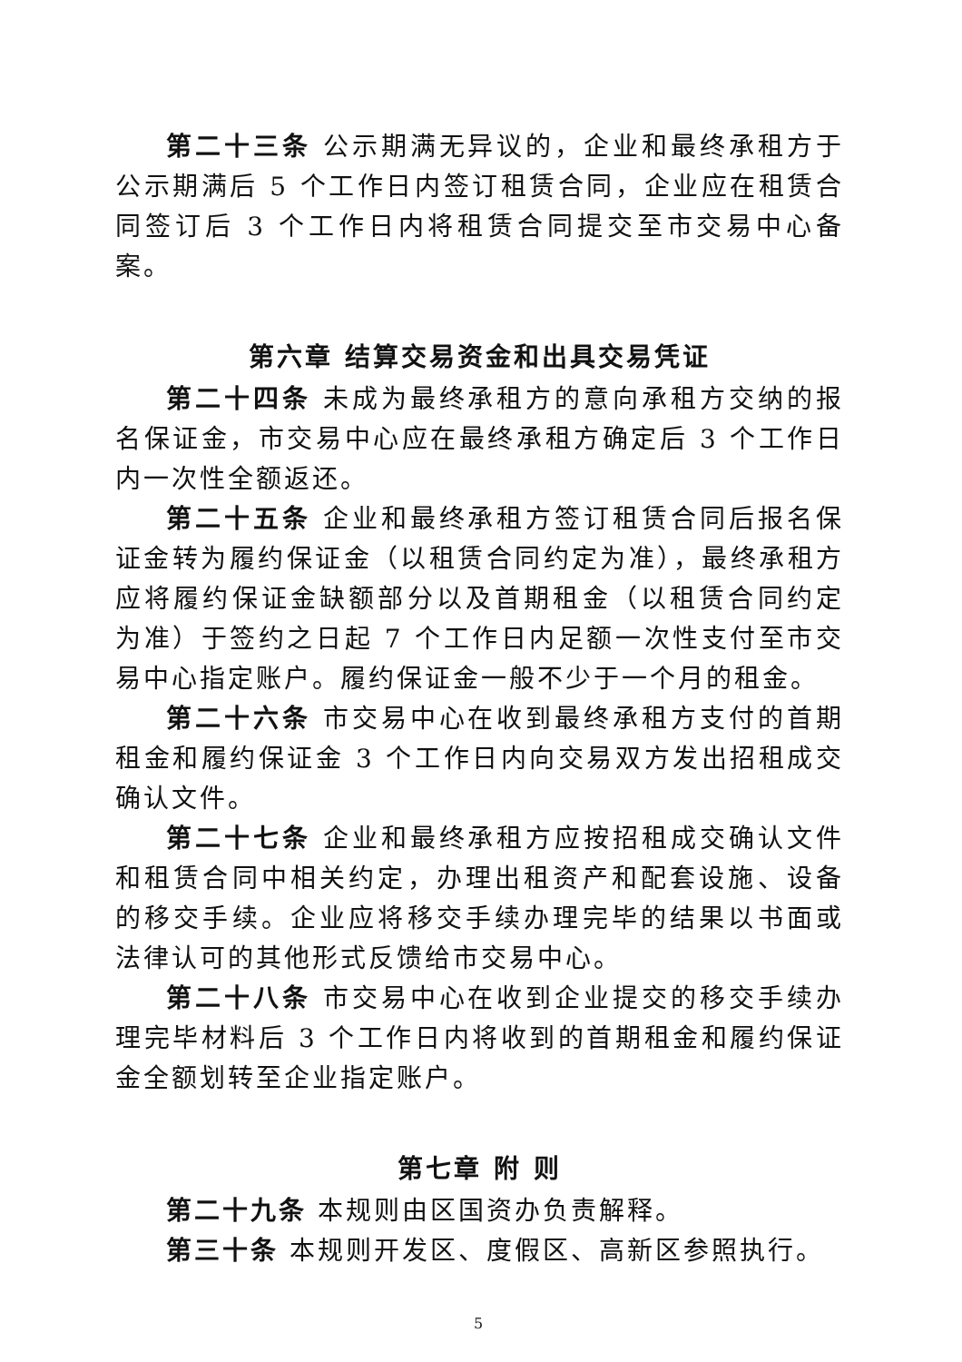第二十三条 公示期满无异议的，企业和最终承租方于公示期满后 5 个工作日内签订租赁合同，企业应在租赁合同签订后 3 个工作日内将租赁合同提交至市交易中心备案。
第六章 结算交易资金和出具交易凭证
第二十四条 未成为最终承租方的意向承租方交纳的报名保证金，市交易中心应在最终承租方确定后 3 个工作日内一次性全额返还。
第二十五条 企业和最终承租方签订租赁合同后报名保证金转为履约保证金（以租赁合同约定为准），最终承租方应将履约保证金缺额部分以及首期租金（以租赁合同约定为准）于签约之日起 7 个工作日内足额一次性支付至市交易中心指定账户。履约保证金一般不少于一个月的租金。
第二十六条 市交易中心在收到最终承租方支付的首期租金和履约保证金 3 个工作日内向交易双方发出招租成交确认文件。
第二十七条 企业和最终承租方应按招租成交确认文件和租赁合同中相关约定，办理出租资产和配套设施、设备的移交手续。企业应将移交手续办理完毕的结果以书面或法律认可的其他形式反馈给市交易中心。
第二十八条 市交易中心在收到企业提交的移交手续办理完毕材料后 3 个工作日内将收到的首期租金和履约保证金全额划转至企业指定账户。
第七章 附 则
第二十九条 本规则由区国资办负责解释。
第三十条 本规则开发区、度假区、高新区参照执行。
5